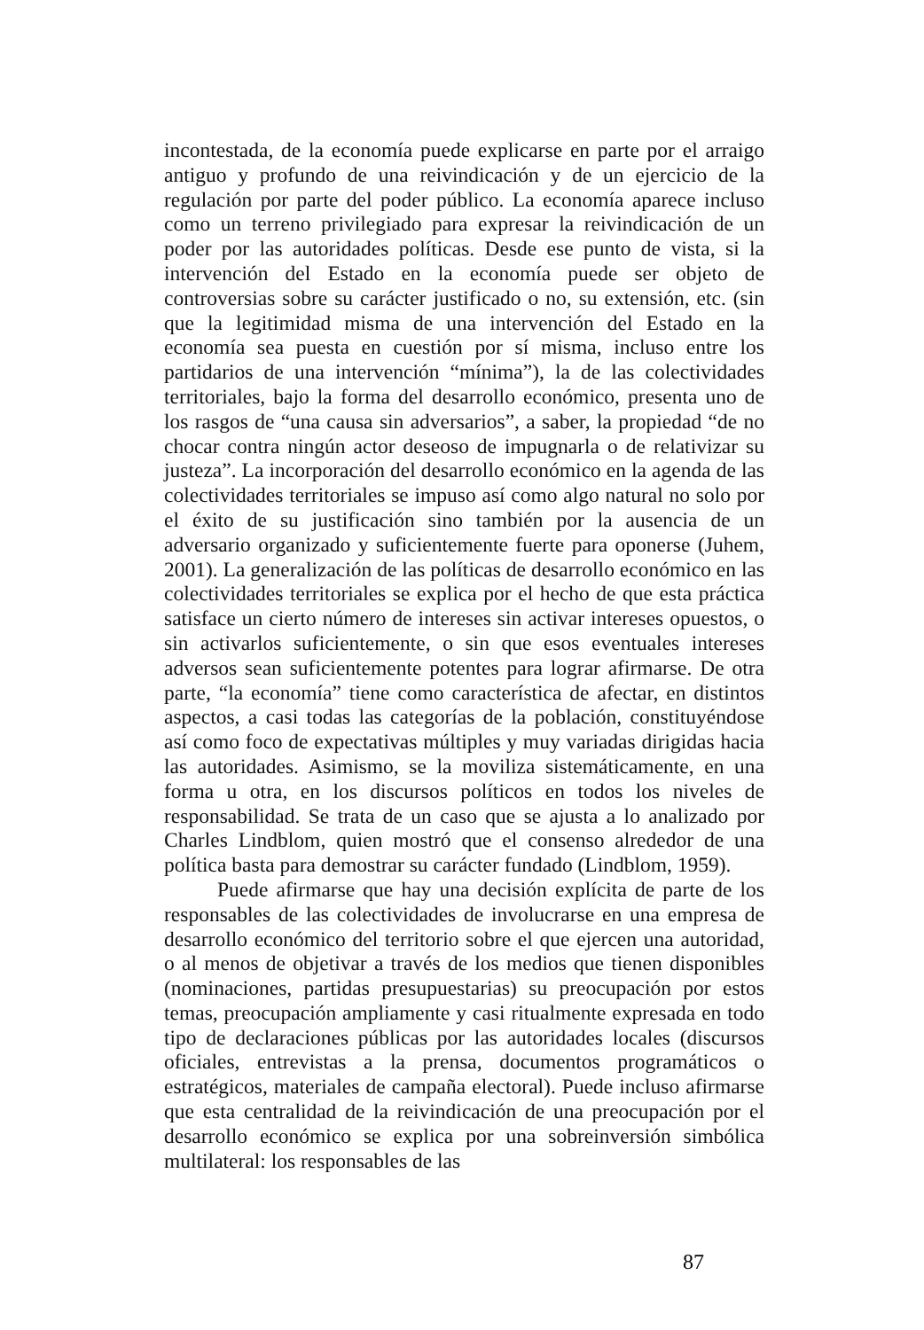incontestada, de la economía puede explicarse en parte por el arraigo antiguo y profundo de una reivindicación y de un ejercicio de la regulación por parte del poder público. La economía aparece incluso como un terreno privilegiado para expresar la reivindicación de un poder por las autoridades políticas. Desde ese punto de vista, si la intervención del Estado en la economía puede ser objeto de controversias sobre su carácter justificado o no, su extensión, etc. (sin que la legitimidad misma de una intervención del Estado en la economía sea puesta en cuestión por sí misma, incluso entre los partidarios de una intervención “mínima”), la de las colectividades territoriales, bajo la forma del desarrollo económico, presenta uno de los rasgos de “una causa sin adversarios”, a saber, la propiedad “de no chocar contra ningún actor deseoso de impugnarla o de relativizar su justeza”. La incorporación del desarrollo económico en la agenda de las colectividades territoriales se impuso así como algo natural no solo por el éxito de su justificación sino también por la ausencia de un adversario organizado y suficientemente fuerte para oponerse (Juhem, 2001). La generalización de las políticas de desarrollo económico en las colectividades territoriales se explica por el hecho de que esta práctica satisface un cierto número de intereses sin activar intereses opuestos, o sin activarlos suficientemente, o sin que esos eventuales intereses adversos sean suficientemente potentes para lograr afirmarse. De otra parte, “la economía” tiene como característica de afectar, en distintos aspectos, a casi todas las categorías de la población, constituyéndose así como foco de expectativas múltiples y muy variadas dirigidas hacia las autoridades. Asimismo, se la moviliza sistemáticamente, en una forma u otra, en los discursos políticos en todos los niveles de responsabilidad. Se trata de un caso que se ajusta a lo analizado por Charles Lindblom, quien mostró que el consenso alrededor de una política basta para demostrar su carácter fundado (Lindblom, 1959).
Puede afirmarse que hay una decisión explícita de parte de los responsables de las colectividades de involucrarse en una empresa de desarrollo económico del territorio sobre el que ejercen una autoridad, o al menos de objetivar a través de los medios que tienen disponibles (nominaciones, partidas presupuestarias) su preocupación por estos temas, preocupación ampliamente y casi ritualmente expresada en todo tipo de declaraciones públicas por las autoridades locales (discursos oficiales, entrevistas a la prensa, documentos programáticos o estratégicos, materiales de campaña electoral). Puede incluso afirmarse que esta centralidad de la reivindicación de una preocupación por el desarrollo económico se explica por una sobreinversión simbólica multilateral: los responsables de las
87